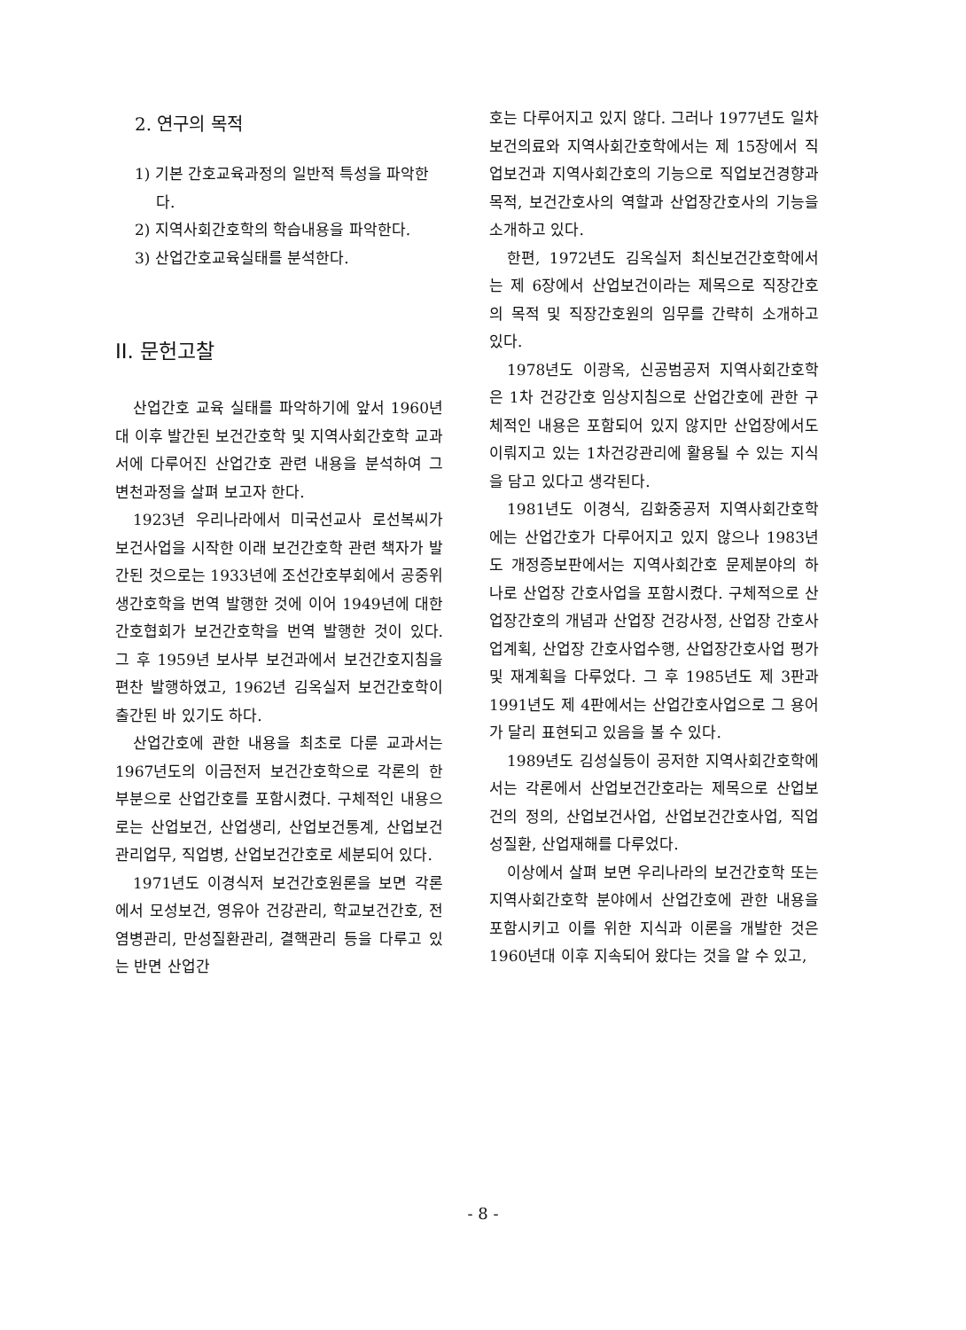2. 연구의 목적
1) 기본 간호교육과정의 일반적 특성을 파악한다.
2) 지역사회간호학의 학습내용을 파악한다.
3) 산업간호교육실태를 분석한다.
II. 문헌고찰
산업간호 교육 실태를 파악하기에 앞서 1960년대 이후 발간된 보건간호학 및 지역사회간호학 교과서에 다루어진 산업간호 관련 내용을 분석하여 그 변천과정을 살펴 보고자 한다.
1923년 우리나라에서 미국선교사 로선복씨가 보건사업을 시작한 이래 보건간호학 관련 책자가 발간된 것으로는 1933년에 조선간호부회에서 공중위생간호학을 번역 발행한 것에 이어 1949년에 대한간호협회가 보건간호학을 번역 발행한 것이 있다. 그 후 1959년 보사부 보건과에서 보건간호지침을 편찬 발행하였고, 1962년 김옥실저 보건간호학이 출간된 바 있기도 하다.
산업간호에 관한 내용을 최초로 다룬 교과서는 1967년도의 이금전저 보건간호학으로 각론의 한 부분으로 산업간호를 포함시켰다. 구체적인 내용으로는 산업보건, 산업생리, 산업보건통계, 산업보건관리업무, 직업병, 산업보건간호로 세분되어 있다.
1971년도 이경식저 보건간호원론을 보면 각론에서 모성보건, 영유아 건강관리, 학교보건간호, 전염병관리, 만성질환관리, 결핵관리 등을 다루고 있는 반면 산업간
호는 다루어지고 있지 않다. 그러나 1977년도 일차보건의료와 지역사회간호학에서는 제 15장에서 직업보건과 지역사회간호의 기능으로 직업보건경향과 목적, 보건간호사의 역할과 산업장간호사의 기능을 소개하고 있다.
한편, 1972년도 김옥실저 최신보건간호학에서는 제 6장에서 산업보건이라는 제목으로 직장간호의 목적 및 직장간호원의 임무를 간략히 소개하고 있다.
1978년도 이광옥, 신공범공저 지역사회간호학은 1차 건강간호 임상지침으로 산업간호에 관한 구체적인 내용은 포함되어 있지 않지만 산업장에서도 이뤄지고 있는 1차건강관리에 활용될 수 있는 지식을 담고 있다고 생각된다.
1981년도 이경식, 김화중공저 지역사회간호학에는 산업간호가 다루어지고 있지 않으나 1983년도 개정증보판에서는 지역사회간호 문제분야의 하나로 산업장 간호사업을 포함시켰다. 구체적으로 산업장간호의 개념과 산업장 건강사정, 산업장 간호사업계획, 산업장 간호사업수행, 산업장간호사업 평가 및 재계획을 다루었다. 그 후 1985년도 제 3판과 1991년도 제 4판에서는 산업간호사업으로 그 용어가 달리 표현되고 있음을 볼 수 있다.
1989년도 김성실등이 공저한 지역사회간호학에서는 각론에서 산업보건간호라는 제목으로 산업보건의 정의, 산업보건사업, 산업보건간호사업, 직업성질환, 산업재해를 다루었다.
이상에서 살펴 보면 우리나라의 보건간호학 또는 지역사회간호학 분야에서 산업간호에 관한 내용을 포함시키고 이를 위한 지식과 이론을 개발한 것은 1960년대 이후 지속되어 왔다는 것을 알 수 있고,
- 8 -